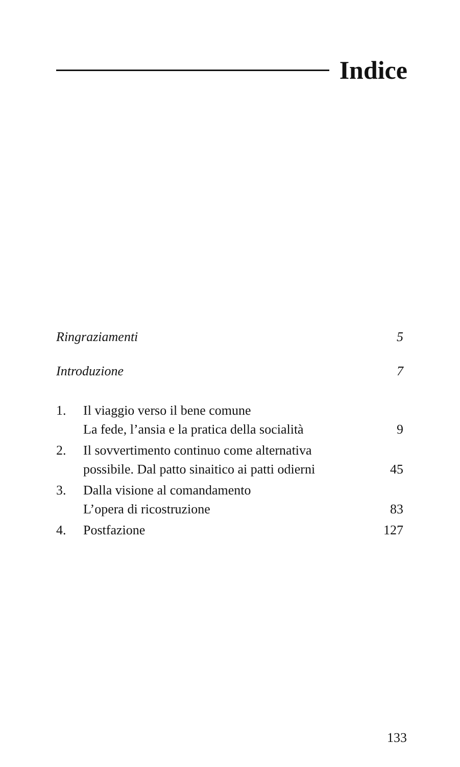Indice
Ringraziamenti 5
Introduzione 7
1. Il viaggio verso il bene comune
La fede, l’ansia e la pratica della socialità
9
2. Il sovvertimento continuo come alternativa
possibile. Dal patto sinaitico ai patti odierni
45
3. Dalla visione al comandamento
L’opera di ricostruzione
83
4. Postfazione 127
133